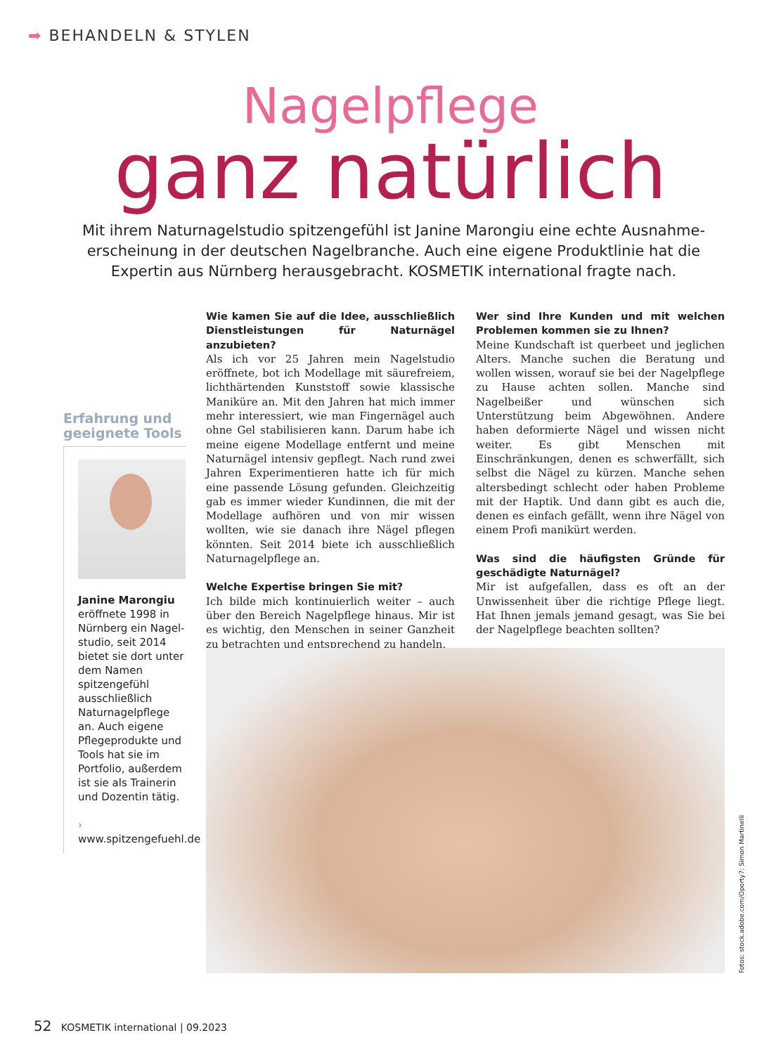➡ BEHANDELN & STYLEN
Nagelpflege
ganz natürlich
Mit ihrem Naturnagelstudio spitzengefühl ist Janine Marongiu eine echte Ausnahme­erscheinung in der deutschen Nagelbranche. Auch eine eigene Produktlinie hat die Expertin aus Nürnberg herausgebracht. KOSMETIK international fragte nach.
Erfahrung und geeignete Tools
Janine Marongiu
eröffnete 1998 in Nürnberg ein Nagel­studio, seit 2014 bie­tet sie dort unter dem Namen spitzengefühl ausschließlich Natur­nagelpflege an. Auch eigene Pflegeproduk­te und Tools hat sie im Portfolio, außerdem ist sie als Trainerin und Dozentin tätig.
› www.spitzengefuehl.de
Wie kamen Sie auf die Idee, ausschließlich Dienstleistungen für Naturnägel anzubieten?
Als ich vor 25 Jahren mein Nagelstudio eröffnete, bot ich Modellage mit säurefreiem, lichthärtenden Kunststoff sowie klassische Maniküre an. Mit den Jahren hat mich immer mehr interessiert, wie man Fingernägel auch ohne Gel stabilisieren kann. Darum habe ich meine eigene Modellage entfernt und meine Naturnägel intensiv gepflegt. Nach rund zwei Jahren Experimentieren hatte ich für mich eine passende Lösung gefunden. Gleichzeitig gab es immer wieder Kundinnen, die mit der Modellage aufhören und von mir wissen wollten, wie sie danach ihre Nägel pflegen könnten. Seit 2014 biete ich ausschließlich Naturnagelpflege an.
Welche Expertise bringen Sie mit?
Ich bilde mich kontinuierlich weiter – auch über den Bereich Nagelpflege hinaus. Mir ist es wichtig, den Menschen in seiner Ganzheit zu betrachten und entsprechend zu handeln.
Wer sind Ihre Kunden und mit welchen Problemen kommen sie zu Ihnen?
Meine Kundschaft ist querbeet und jeglichen Alters. Manche suchen die Beratung und wollen wissen, worauf sie bei der Nagelpflege zu Hause achten sollen. Manche sind Nagelbeißer und wünschen sich Unterstützung beim Abgewöhnen. Andere haben deformierte Nägel und wissen nicht weiter. Es gibt Menschen mit Einschränkungen, denen es schwerfällt, sich selbst die Nägel zu kürzen. Manche sehen altersbedingt schlecht oder haben Probleme mit der Haptik. Und dann gibt es auch die, denen es einfach gefällt, wenn ihre Nägel von einem Profi manikürt werden.
Was sind die häufigsten Gründe für geschädigte Naturnägel?
Mir ist aufgefallen, dass es oft an der Unwissenheit über die richtige Pflege liegt. Hat Ihnen jemals jemand gesagt, was Sie bei der Nagelpflege beachten sollten?
Fotos: stock.adobe.com/Oporty7; Simon Martinelli
52 KOSMETIK international | 09.2023